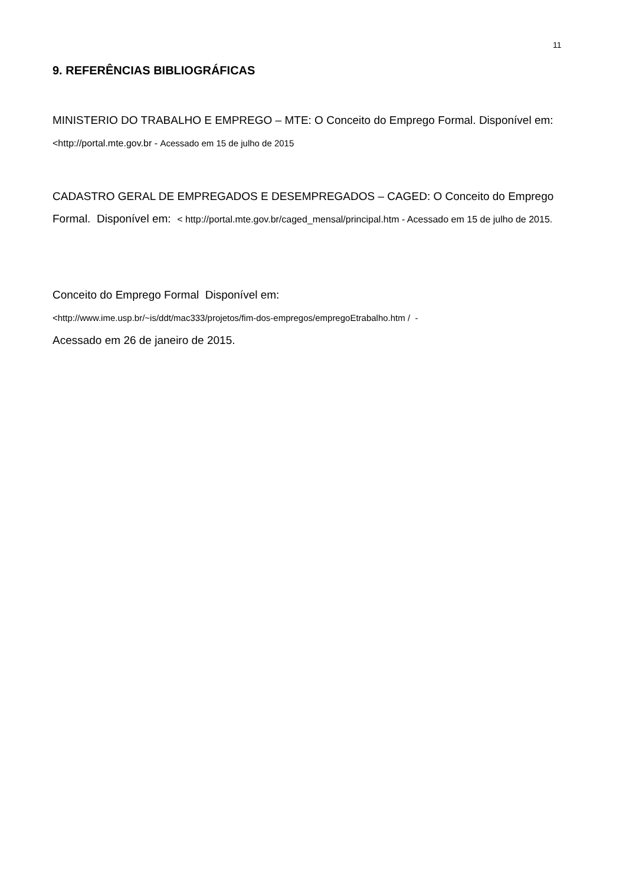11
9. REFERÊNCIAS BIBLIOGRÁFICAS
MINISTERIO DO TRABALHO E EMPREGO – MTE: O Conceito do Emprego Formal. Disponível em: <http://portal.mte.gov.br - Acessado em 15 de julho de 2015
CADASTRO GERAL DE EMPREGADOS E DESEMPREGADOS – CAGED: O Conceito do Emprego Formal. Disponível em: < http://portal.mte.gov.br/caged_mensal/principal.htm - Acessado em 15 de julho de 2015.
Conceito do Emprego Formal Disponível em:
<http://www.ime.usp.br/~is/ddt/mac333/projetos/fim-dos-empregos/empregoEtrabalho.htm / -
Acessado em 26 de janeiro de 2015.